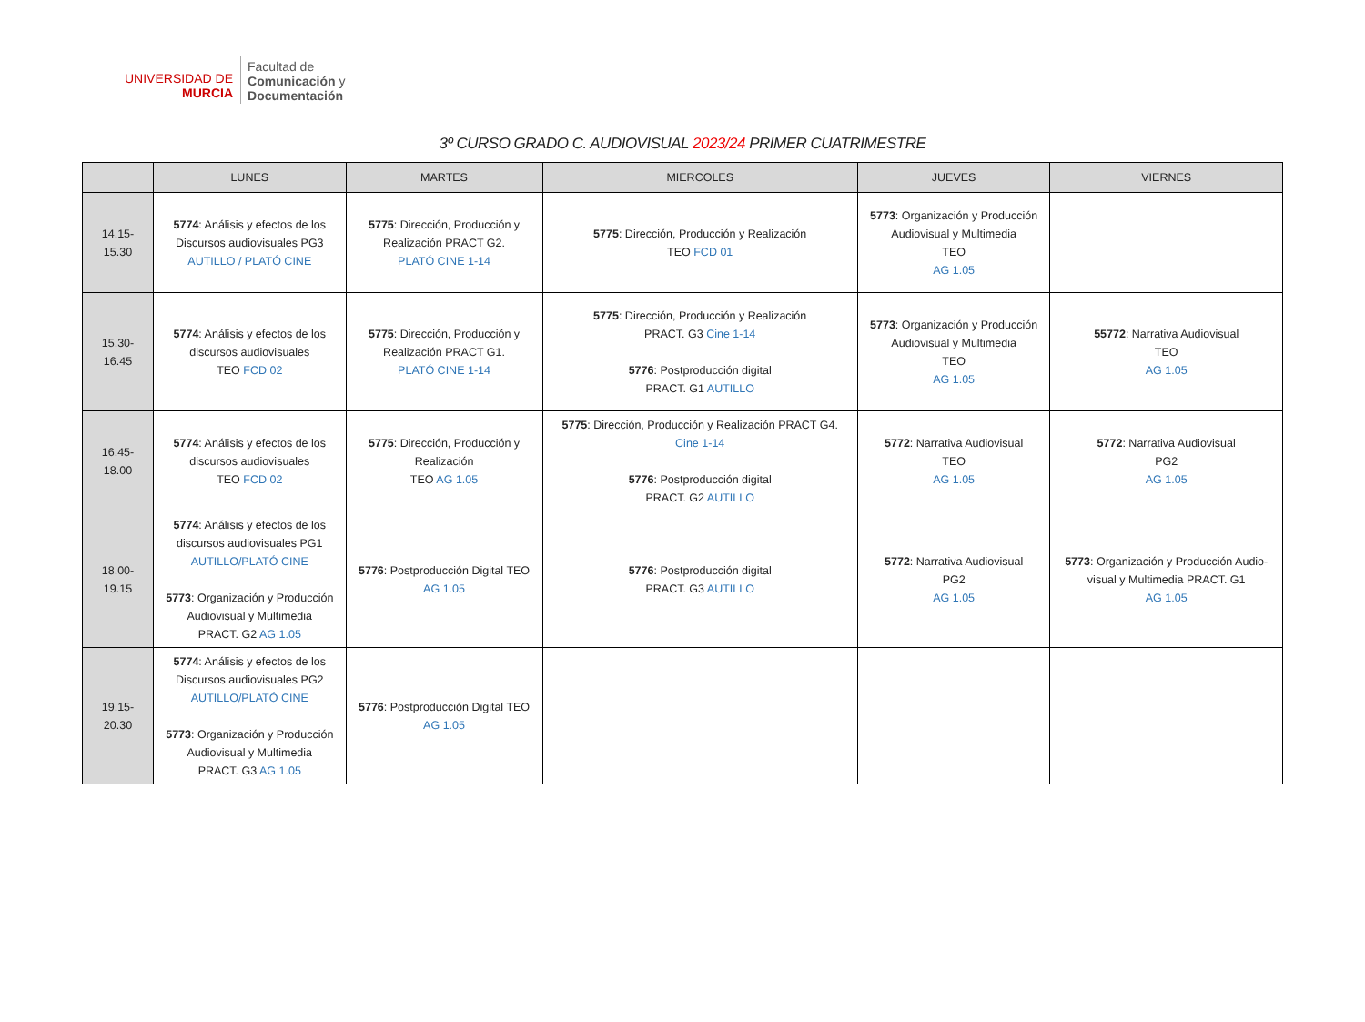UNIVERSIDAD DE
MURCIA
Facultad de
Comunicación y
Documentación
3º CURSO GRADO C. AUDIOVISUAL 2023/24 PRIMER CUATRIMESTRE
| | LUNES | MARTES | MIERCOLES | JUEVES | VIERNES |
| --- | --- | --- | --- | --- | --- |
| 14.15- 15.30 | 5774 : Análisis y efectos de los Discursos audiovisuales PG3 AUTILLO / PLATÓ CINE | 5775 : Dirección, Producción y Realización PRACT G2. PLATÓ CINE 1-14 | 5775 : Dirección, Producción y Realización TEO FCD 01 | 5773 : Organización y Producción Audiovisual y Multimedia TEO AG 1.05 | |
| 15.30- 16.45 | 5774 : Análisis y efectos de los discursos audiovisuales TEO FCD 02 | 5775 : Dirección, Producción y Realización PRACT G1. PLATÓ CINE 1-14 | 5775 : Dirección, Producción y Realización PRACT. G3 Cine 1-14 5776 : Postproducción digital PRACT. G1 AUTILLO | 5773 : Organización y Producción Audiovisual y Multimedia TEO AG 1.05 | 55772 : Narrativa Audiovisual TEO AG 1.05 |
| 16.45- 18.00 | 5774 : Análisis y efectos de los discursos audiovisuales TEO FCD 02 | 5775 : Dirección, Producción y Realización TEO AG 1.05 | 5775 : Dirección, Producción y Realización PRACT G4. Cine 1-14 5776 : Postproducción digital PRACT. G2 AUTILLO | 5772 : Narrativa Audiovisual TEO AG 1.05 | 5772 : Narrativa Audiovisual PG2 AG 1.05 |
| 18.00- 19.15 | 5774 : Análisis y efectos de los discursos audiovisuales PG1 AUTILLO/PLATÓ CINE 5773 : Organización y Producción Audiovisual y Multimedia PRACT. G2 AG 1.05 | 5776 : Postproducción Digital TEO AG 1.05 | 5776 : Postproducción digital PRACT. G3 AUTILLO | 5772 : Narrativa Audiovisual PG2 AG 1.05 | 5773 : Organización y Producción Audio- visual y Multimedia PRACT. G1 AG 1.05 |
| 19.15- 20.30 | 5774 : Análisis y efectos de los Discursos audiovisuales PG2 AUTILLO/PLATÓ CINE 5773 : Organización y Producción Audiovisual y Multimedia PRACT. G3 AG 1.05 | 5776 : Postproducción Digital TEO AG 1.05 | | | |